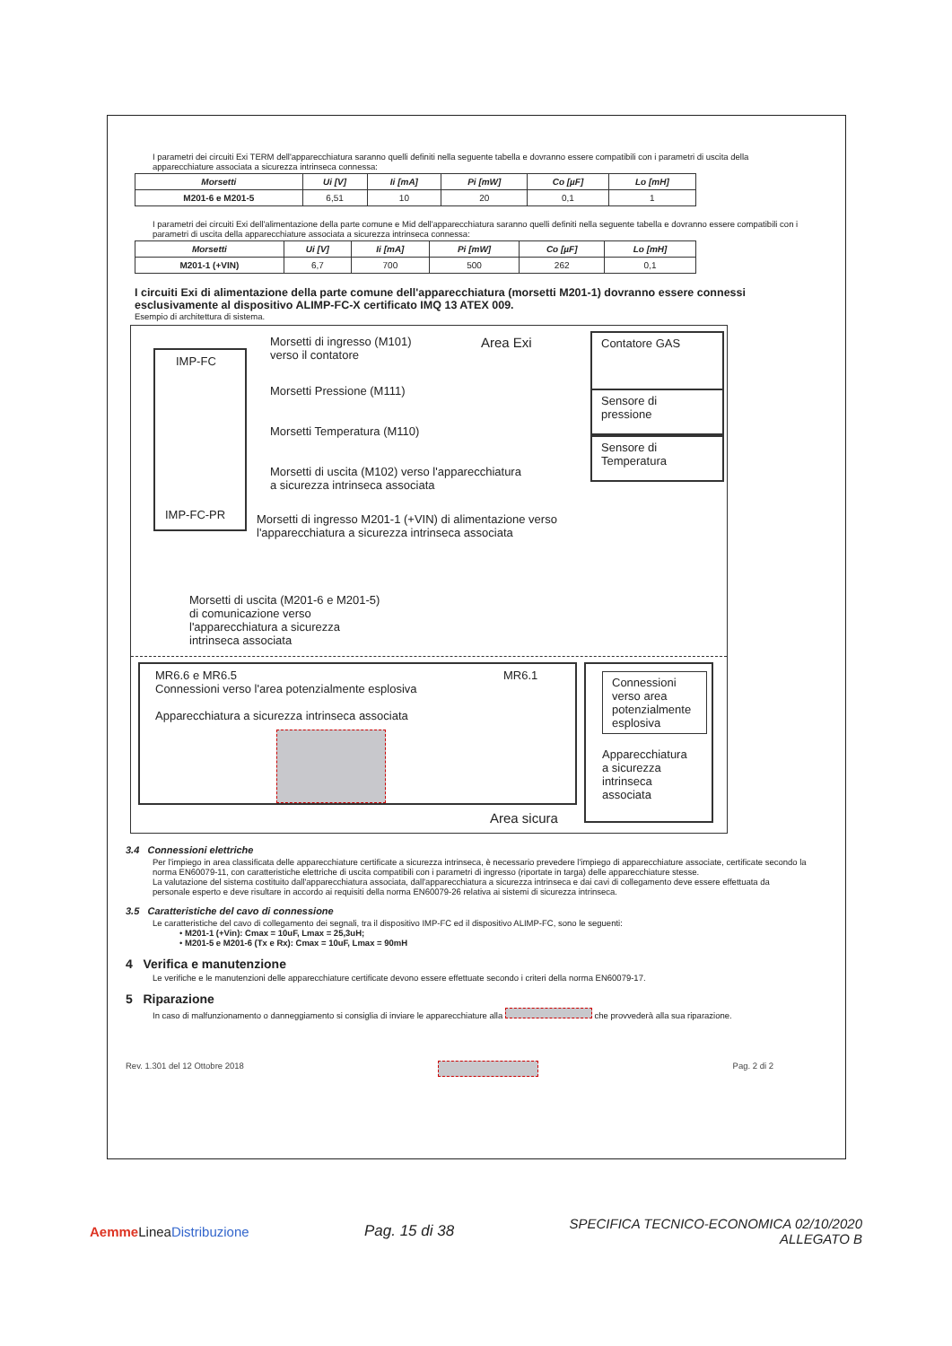I parametri dei circuiti Exi TERM dell'apparecchiatura saranno quelli definiti nella seguente tabella e dovranno essere compatibili con i parametri di uscita della apparecchiature associata a sicurezza intrinseca connessa:
| Morsetti | Ui [V] | Ii [mA] | Pi [mW] | Co [µF] | Lo [mH] |
| --- | --- | --- | --- | --- | --- |
| M201-6 e M201-5 | 6,51 | 10 | 20 | 0,1 | 1 |
I parametri dei circuiti Exi dell'alimentazione della parte comune e Mid dell'apparecchiatura saranno quelli definiti nella seguente tabella e dovranno essere compatibili con i parametri di uscita della apparecchiature associata a sicurezza intrinseca connessa:
| Morsetti | Ui [V] | Ii [mA] | Pi [mW] | Co [µF] | Lo [mH] |
| --- | --- | --- | --- | --- | --- |
| M201-1 (+VIN) | 6,7 | 700 | 500 | 262 | 0,1 |
I circuiti Exi di alimentazione della parte comune dell'apparecchiatura (morsetti M201-1) dovranno essere connessi esclusivamente al dispositivo ALIMP-FC-X certificato IMQ 13 ATEX 009.
Esempio di architettura di sistema.
IMP-FC
IMP-FC-PR
Morsetti di ingresso (M101)
verso il contatore
Area Exi Contatore GAS
Morsetti Pressione (M111)
Sensore di
pressione
Morsetti Temperatura (M110)
Sensore di
Temperatura
Morsetti di uscita (M102) verso l'apparecchiatura
a sicurezza intrinseca associata
Morsetti di ingresso M201-1 (+VIN) di alimentazione verso
l'apparecchiatura a sicurezza intrinseca associata
Morsetti di uscita (M201-6 e M201-5)
di comunicazione verso
l'apparecchiatura a sicurezza
intrinseca associata
MR6.6 e MR6.5
Connessioni verso l'area potenzialmente esplosiva
Apparecchiatura a sicurezza intrinseca associata
MR6.1
Area sicura
Connessioni verso area potenzialmente esplosiva
Apparecchiatura
a sicurezza
intrinseca
associata
3.4 Connessioni elettriche
Per l'impiego in area classificata delle apparecchiature certificate a sicurezza intrinseca, è necessario prevedere l'impiego di apparecchiature associate, certificate secondo la norma EN60079-11, con caratteristiche elettriche di uscita compatibili con i parametri di ingresso (riportate in targa) delle apparecchiature stesse.
La valutazione del sistema costituito dall'apparecchiatura associata, dall'apparecchiatura a sicurezza intrinseca e dai cavi di collegamento deve essere effettuata da personale esperto e deve risultare in accordo ai requisiti della norma EN60079-26 relativa ai sistemi di sicurezza intrinseca.
3.5 Caratteristiche del cavo di connessione
Le caratteristiche del cavo di collegamento dei segnali, tra il dispositivo IMP-FC ed il dispositivo ALIMP-FC, sono le seguenti:
• M201-1 (+Vin): Cmax = 10uF, Lmax = 25,3uH;
• M201-5 e M201-6 (Tx e Rx): Cmax = 10uF, Lmax = 90mH
4 Verifica e manutenzione
Le verifiche e le manutenzioni delle apparecchiature certificate devono essere effettuate secondo i criteri della norma EN60079-17.
5 Riparazione
In caso di malfunzionamento o danneggiamento si consiglia di inviare le apparecchiature alla che provvederà alla sua riparazione.
Rev. 1.301 del 12 Ottobre 2018 Pag. 2 di 2
Aemme LineaDistribuzione Pag. 15 di 38 SPECIFICA TECNICO-ECONOMICA 02/10/2020
ALLEGATO B